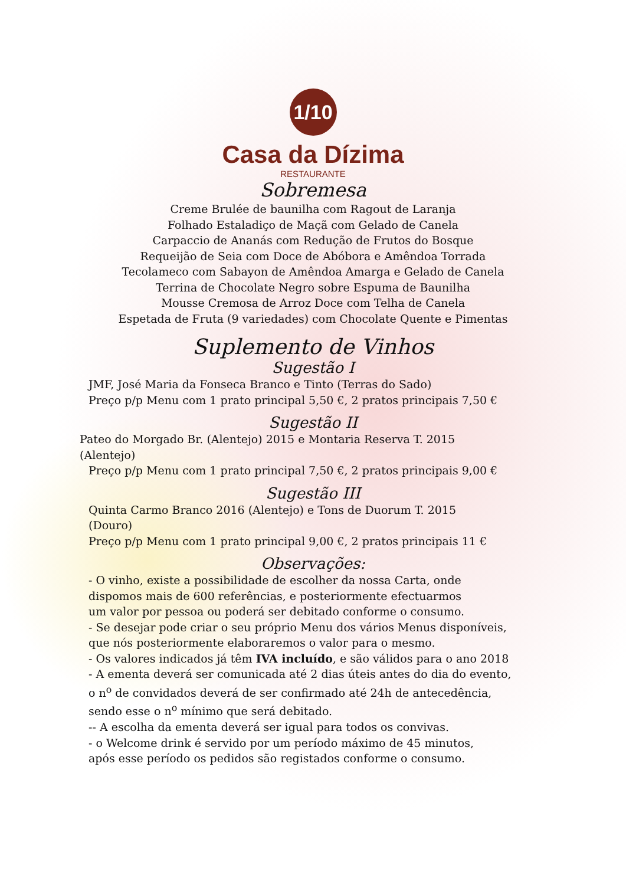1/10
Casa da Dízima
RESTAURANTE
Sobremesa
Creme Brulée de baunilha com Ragout de Laranja
Folhado Estaladiço de Maçã com Gelado de Canela
Carpaccio de Ananás com Redução de Frutos do Bosque
Requeijão de Seia com Doce de Abóbora e Amêndoa Torrada
Tecolameco com Sabayon de Amêndoa Amarga e Gelado de Canela
Terrina de Chocolate Negro sobre Espuma de Baunilha
Mousse Cremosa de Arroz Doce com Telha de Canela
Espetada de Fruta (9 variedades) com Chocolate Quente e Pimentas
Suplemento de Vinhos
Sugestão I
JMF, José Maria da Fonseca Branco e Tinto (Terras do Sado)
Preço p/p Menu com 1 prato principal 5,50 €, 2 pratos principais 7,50 €
Sugestão II
Pateo do Morgado Br. (Alentejo) 2015 e Montaria Reserva T. 2015
(Alentejo)
Preço p/p Menu com 1 prato principal 7,50 €, 2 pratos principais 9,00 €
Sugestão III
Quinta Carmo Branco 2016 (Alentejo) e Tons de Duorum T. 2015
(Douro)
Preço p/p Menu com 1 prato principal 9,00 €, 2 pratos principais 11 €
Observações:
- O vinho, existe a possibilidade de escolher da nossa Carta, onde
dispomos mais de 600 referências, e posteriormente efectuarmos
um valor por pessoa ou poderá ser debitado conforme o consumo.
- Se desejar pode criar o seu próprio Menu dos vários Menus disponíveis,
que nós posteriormente elaboraremos o valor para o mesmo.
- Os valores indicados já têm IVA incluído, e são válidos para o ano 2018
- A ementa deverá ser comunicada até 2 dias úteis antes do dia do evento,
o n<sup>o</sup> de convidados deverá de ser confirmado até 24h de antecedência,
sendo esse o n<sup>o</sup> mínimo que será debitado.
-- A escolha da ementa deverá ser igual para todos os convivas.
- o Welcome drink é servido por um período máximo de 45 minutos,
após esse período os pedidos são registados conforme o consumo.